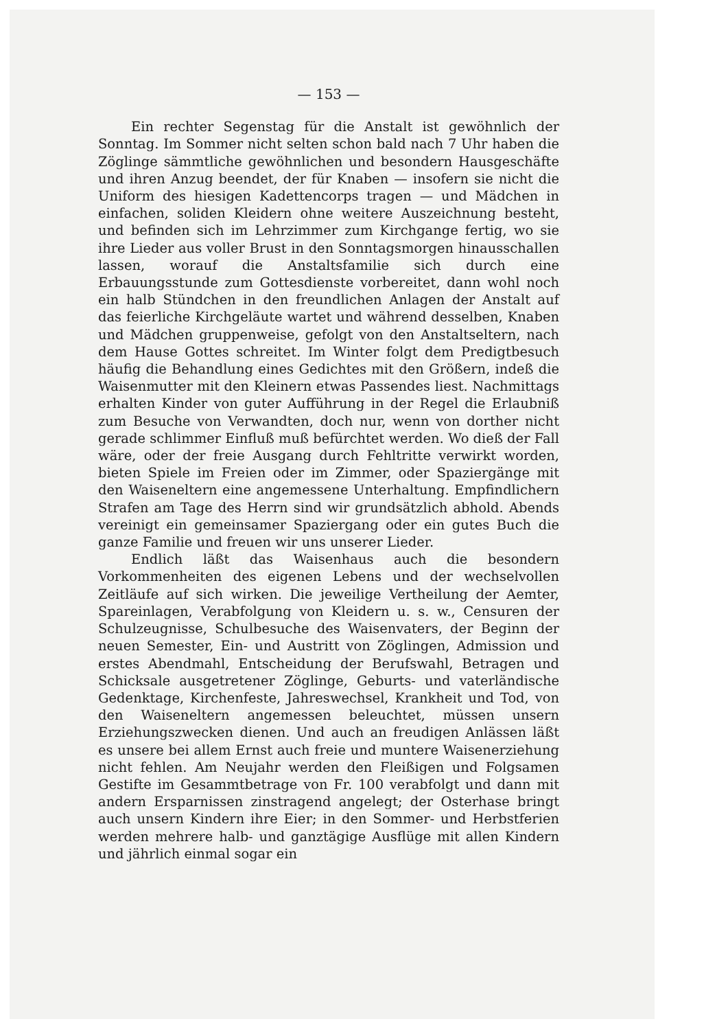— 153 —
Ein rechter Segenstag für die Anstalt ist gewöhnlich der Sonntag. Im Sommer nicht selten schon bald nach 7 Uhr haben die Zöglinge sämmtliche gewöhnlichen und besondern Hausgeschäfte und ihren Anzug beendet, der für Knaben — insofern sie nicht die Uniform des hiesigen Kadettencorps tragen — und Mädchen in einfachen, soliden Kleidern ohne weitere Auszeichnung besteht, und befinden sich im Lehrzimmer zum Kirchgange fertig, wo sie ihre Lieder aus voller Brust in den Sonntagsmorgen hinausschallen lassen, worauf die Anstaltsfamilie sich durch eine Erbauungsstunde zum Gottesdienste vorbereitet, dann wohl noch ein halb Stündchen in den freundlichen Anlagen der Anstalt auf das feierliche Kirchgeläute wartet und während desselben, Knaben und Mädchen gruppenweise, gefolgt von den Anstaltseltern, nach dem Hause Gottes schreitet. Im Winter folgt dem Predigtbesuch häufig die Behandlung eines Gedichtes mit den Größern, indeß die Waisenmutter mit den Kleinern etwas Passendes liest. Nachmittags erhalten Kinder von guter Aufführung in der Regel die Erlaubniß zum Besuche von Verwandten, doch nur, wenn von dorther nicht gerade schlimmer Einfluß muß befürchtet werden. Wo dieß der Fall wäre, oder der freie Ausgang durch Fehltritte verwirkt worden, bieten Spiele im Freien oder im Zimmer, oder Spaziergänge mit den Waiseneltern eine angemessene Unterhaltung. Empfindlichern Strafen am Tage des Herrn sind wir grundsätzlich abhold. Abends vereinigt ein gemeinsamer Spaziergang oder ein gutes Buch die ganze Familie und freuen wir uns unserer Lieder.
Endlich läßt das Waisenhaus auch die besondern Vorkommenheiten des eigenen Lebens und der wechselvollen Zeitläufe auf sich wirken. Die jeweilige Vertheilung der Aemter, Spareinlagen, Verabfolgung von Kleidern u. s. w., Censuren der Schulzeugnisse, Schulbesuche des Waisenvaters, der Beginn der neuen Semester, Ein- und Austritt von Zöglingen, Admission und erstes Abendmahl, Entscheidung der Berufswahl, Betragen und Schicksale ausgetretener Zöglinge, Geburts- und vaterländische Gedenktage, Kirchenfeste, Jahreswechsel, Krankheit und Tod, von den Waiseneltern angemessen beleuchtet, müssen unsern Erziehungszwecken dienen. Und auch an freudigen Anlässen läßt es unsere bei allem Ernst auch freie und muntere Waisenerziehung nicht fehlen. Am Neujahr werden den Fleißigen und Folgsamen Gestifte im Gesammtbetrage von Fr. 100 verabfolgt und dann mit andern Ersparnissen zinstragend angelegt; der Osterhase bringt auch unsern Kindern ihre Eier; in den Sommer- und Herbstferien werden mehrere halb- und ganztägige Ausflüge mit allen Kindern und jährlich einmal sogar ein